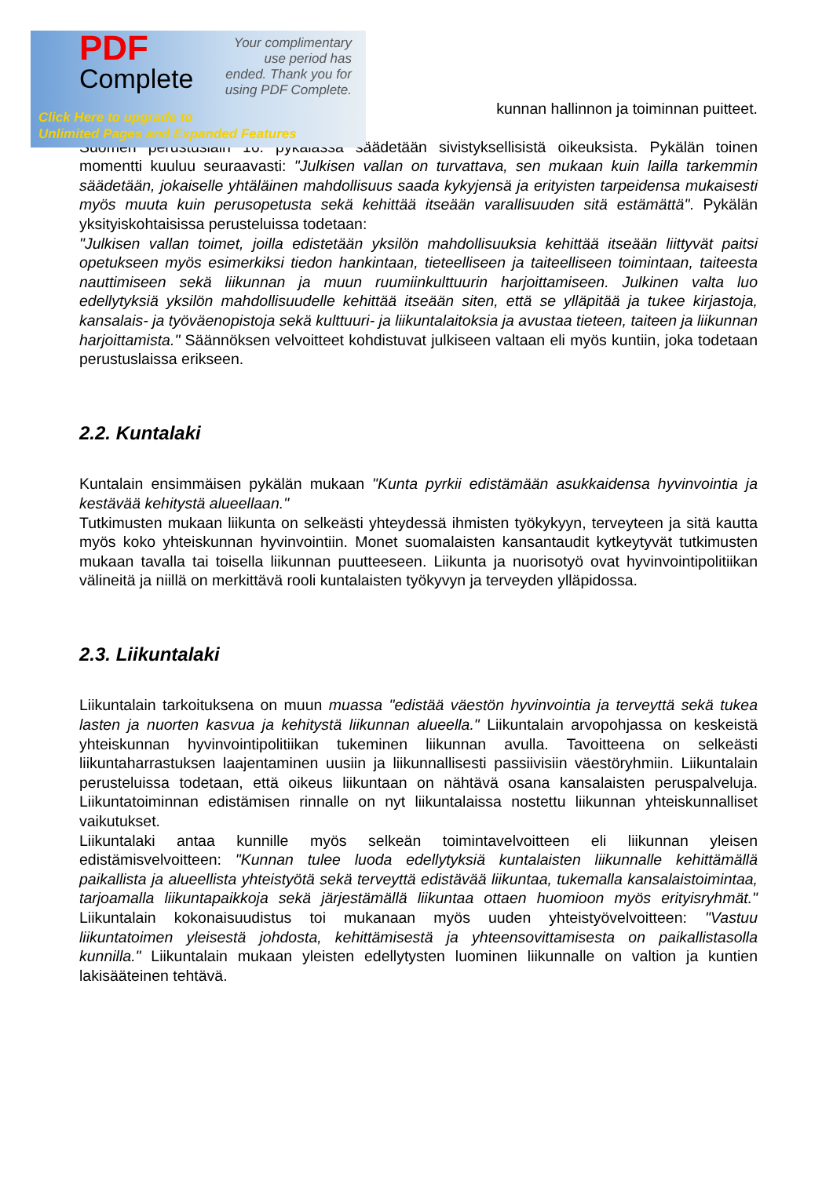PDF
Complete
Your complimentary use period has ended. Thank you for using PDF Complete.
Click Here to upgrade to
Unlimited Pages and Expanded Features
kunnan hallinnon ja toiminnan puitteet.
Suomen perustuslain 16. pykälässä säädetään sivistyksellisistä oikeuksista. Pykälän toinen momentti kuuluu seuraavasti: "Julkisen vallan on turvattava, sen mukaan kuin lailla tarkemmin säädetään, jokaiselle yhtäläinen mahdollisuus saada kykyjensä ja erityisten tarpeidensa mukaisesti myös muuta kuin perusopetusta sekä kehittää itseään varallisuuden sitä estämättä". Pykälän yksityiskohtaisissa perusteluissa todetaan:
"Julkisen vallan toimet, joilla edistetään yksilön mahdollisuuksia kehittää itseään liittyvät paitsi opetukseen myös esimerkiksi tiedon hankintaan, tieteelliseen ja taiteelliseen toimintaan, taiteesta nauttimiseen sekä liikunnan ja muun ruumiinkulttuurin harjoittamiseen. Julkinen valta luo edellytyksiä yksilön mahdollisuudelle kehittää itseään siten, että se ylläpitää ja tukee kirjastoja, kansalais- ja työväenopistoja sekä kulttuuri- ja liikuntalaitoksia ja avustaa tieteen, taiteen ja liikunnan harjoittamista." Säännöksen velvoitteet kohdistuvat julkiseen valtaan eli myös kuntiin, joka todetaan perustuslaissa erikseen.
2.2. Kuntalaki
Kuntalain ensimmäisen pykälän mukaan "Kunta pyrkii edistämään asukkaidensa hyvinvointia ja kestävää kehitystä alueellaan."
Tutkimusten mukaan liikunta on selkeästi yhteydessä ihmisten työkykyyn, terveyteen ja sitä kautta myös koko yhteiskunnan hyvinvointiin. Monet suomalaisten kansantaudit kytkeytyvät tutkimusten mukaan tavalla tai toisella liikunnan puutteeseen. Liikunta ja nuorisotyö ovat hyvinvointipolitiikan välineitä ja niillä on merkittävä rooli kuntalaisten työkyvyn ja terveyden ylläpidossa.
2.3. Liikuntalaki
Liikuntalain tarkoituksena on muun muassa "edistää väestön hyvinvointia ja terveyttä sekä tukea lasten ja nuorten kasvua ja kehitystä liikunnan alueella." Liikuntalain arvopohjassa on keskeistä yhteiskunnan hyvinvointipolitiikan tukeminen liikunnan avulla. Tavoitteena on selkeästi liikuntaharrastuksen laajentaminen uusiin ja liikunnallisesti passiivisiin väestöryhmiin. Liikuntalain perusteluissa todetaan, että oikeus liikuntaan on nähtävä osana kansalaisten peruspalveluja. Liikuntatoiminnan edistämisen rinnalle on nyt liikuntalaissa nostettu liikunnan yhteiskunnalliset vaikutukset.
Liikuntalaki antaa kunnille myös selkeän toimintavelvoitteen eli liikunnan yleisen edistämisvelvoitteen: "Kunnan tulee luoda edellytyksiä kuntalaisten liikunnalle kehittämällä paikallista ja alueellista yhteistyötä sekä terveyttä edistävää liikuntaa, tukemalla kansalaistoimintaa, tarjoamalla liikuntapaikkoja sekä järjestämällä liikuntaa ottaen huomioon myös erityisryhmät." Liikuntalain kokonaisuudistus toi mukanaan myös uuden yhteistyövelvoitteen: "Vastuu liikuntatoimen yleisestä johdosta, kehittämisestä ja yhteensovittamisesta on paikallistasolla kunnilla." Liikuntalain mukaan yleisten edellytysten luominen liikunnalle on valtion ja kuntien lakisääteinen tehtävä.